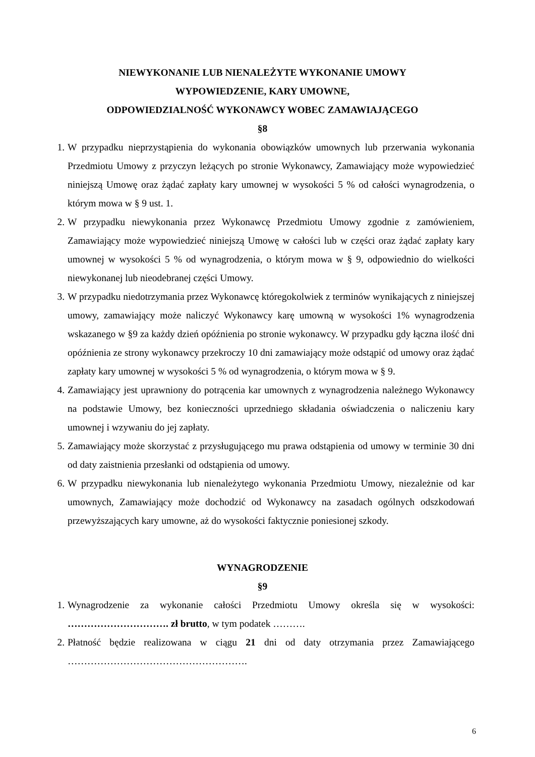NIEWYKONANIE LUB NIENALEŻYTE WYKONANIE UMOWY
WYPOWIEDZENIE, KARY UMOWNE,
ODPOWIEDZIALNOŚĆ WYKONAWCY WOBEC ZAMAWIAJĄCEGO
§8
1. W przypadku nieprzystąpienia do wykonania obowiązków umownych lub przerwania wykonania Przedmiotu Umowy z przyczyn leżących po stronie Wykonawcy, Zamawiający może wypowiedzieć niniejszą Umowę oraz żądać zapłaty kary umownej w wysokości 5 % od całości wynagrodzenia, o którym mowa w § 9 ust. 1.
2. W przypadku niewykonania przez Wykonawcę Przedmiotu Umowy zgodnie z zamówieniem, Zamawiający może wypowiedzieć niniejszą Umowę w całości lub w części oraz żądać zapłaty kary umownej w wysokości 5 % od wynagrodzenia, o którym mowa w § 9, odpowiednio do wielkości niewykonanej lub nieodebranej części Umowy.
3. W przypadku niedotrzymania przez Wykonawcę któregokolwiek z terminów wynikających z niniejszej umowy, zamawiający może naliczyć Wykonawcy karę umowną w wysokości 1% wynagrodzenia wskazanego w §9 za każdy dzień opóźnienia po stronie wykonawcy. W przypadku gdy łączna ilość dni opóźnienia ze strony wykonawcy przekroczy 10 dni zamawiający może odstąpić od umowy oraz żądać zapłaty kary umownej w wysokości 5 % od wynagrodzenia, o którym mowa w § 9.
4. Zamawiający jest uprawniony do potrącenia kar umownych z wynagrodzenia należnego Wykonawcy na podstawie Umowy, bez konieczności uprzedniego składania oświadczenia o naliczeniu kary umownej i wzywaniu do jej zapłaty.
5. Zamawiający może skorzystać z przysługującego mu prawa odstąpienia od umowy w terminie 30 dni od daty zaistnienia przesłanki od odstąpienia od umowy.
6. W przypadku niewykonania lub nienależytego wykonania Przedmiotu Umowy, niezależnie od kar umownych, Zamawiający może dochodzić od Wykonawcy na zasadach ogólnych odszkodowań przewyższających kary umowne, aż do wysokości faktycznie poniesionej szkody.
WYNAGRODZENIE
§9
1. Wynagrodzenie za wykonanie całości Przedmiotu Umowy określa się w wysokości: …………………………. zł brutto, w tym podatek ……….
2. Płatność będzie realizowana w ciągu 21 dni od daty otrzymania przez Zamawiającego ……………………………………………….
6